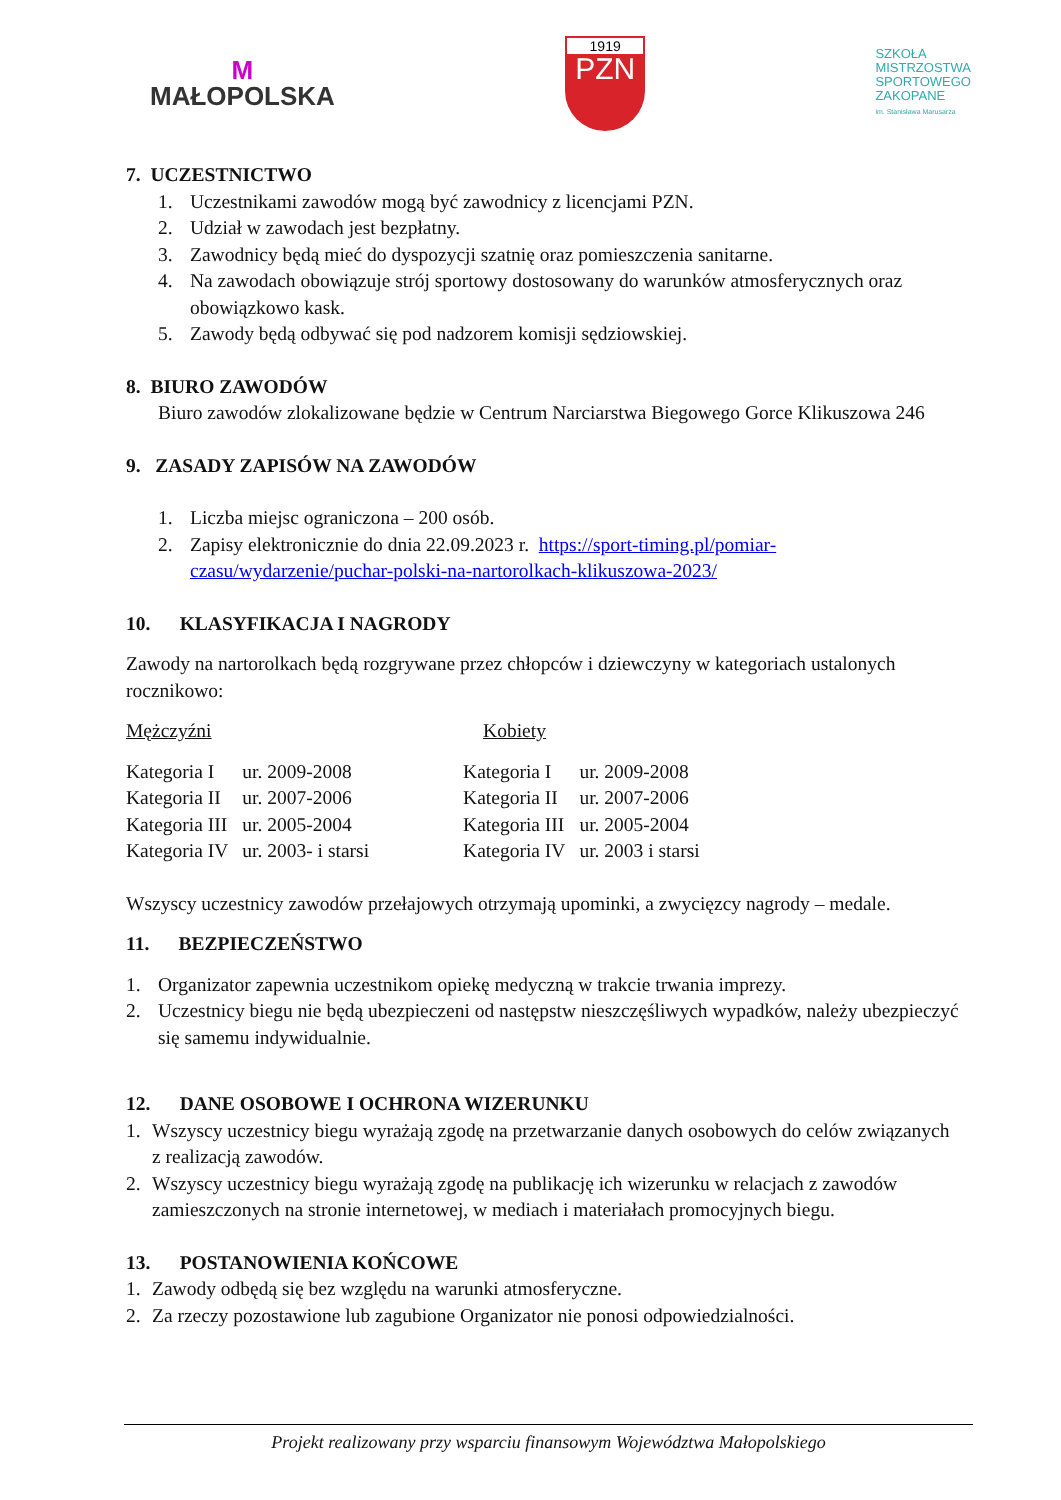M
MAŁOPOLSKA
1919
PZN
SZKOŁA
MISTRZOSTWA
SPORTOWEGO
ZAKOPANE
im. Stanisława Marusarza
7. UCZESTNICTWO
1. Uczestnikami zawodów mogą być zawodnicy z licencjami PZN.
2. Udział w zawodach jest bezpłatny.
3. Zawodnicy będą mieć do dyspozycji szatnię oraz pomieszczenia sanitarne.
4. Na zawodach obowiązuje strój sportowy dostosowany do warunków atmosferycznych oraz obowiązkowo kask.
5. Zawody będą odbywać się pod nadzorem komisji sędziowskiej.
8. BIURO ZAWODÓW
Biuro zawodów zlokalizowane będzie w Centrum Narciarstwa Biegowego Gorce Klikuszowa 246
9. ZASADY ZAPISÓW NA ZAWODÓW
1. Liczba miejsc ograniczona – 200 osób.
2. Zapisy elektronicznie do dnia 22.09.2023 r. https://sport-timing.pl/pomiar-czasu/wydarzenie/puchar-polski-na-nartorolkach-klikuszowa-2023/
10. KLASYFIKACJA I NAGRODY
Zawody na nartorolkach będą rozgrywane przez chłopców i dziewczyny w kategoriach ustalonych rocznikowo:
| Mężczyźni | | Kobiety | |
| Kategoria I | ur. 2009-2008 | Kategoria I | ur. 2009-2008 |
| Kategoria II | ur. 2007-2006 | Kategoria II | ur. 2007-2006 |
| Kategoria III | ur. 2005-2004 | Kategoria III | ur. 2005-2004 |
| Kategoria IV | ur. 2003- i starsi | Kategoria IV | ur. 2003 i starsi |
Wszyscy uczestnicy zawodów przełajowych otrzymają upominki, a zwycięzcy nagrody – medale.
11. BEZPIECZEŃSTWO
1. Organizator zapewnia uczestnikom opiekę medyczną w trakcie trwania imprezy.
2. Uczestnicy biegu nie będą ubezpieczeni od następstw nieszczęśliwych wypadków, należy ubezpieczyć się samemu indywidualnie.
12. DANE OSOBOWE I OCHRONA WIZERUNKU
1. Wszyscy uczestnicy biegu wyrażają zgodę na przetwarzanie danych osobowych do celów związanych z realizacją zawodów.
2. Wszyscy uczestnicy biegu wyrażają zgodę na publikację ich wizerunku w relacjach z zawodów zamieszczonych na stronie internetowej, w mediach i materiałach promocyjnych biegu.
13. POSTANOWIENIA KOŃCOWE
1. Zawody odbędą się bez względu na warunki atmosferyczne.
2. Za rzeczy pozostawione lub zagubione Organizator nie ponosi odpowiedzialności.
Projekt realizowany przy wsparciu finansowym Województwa Małopolskiego